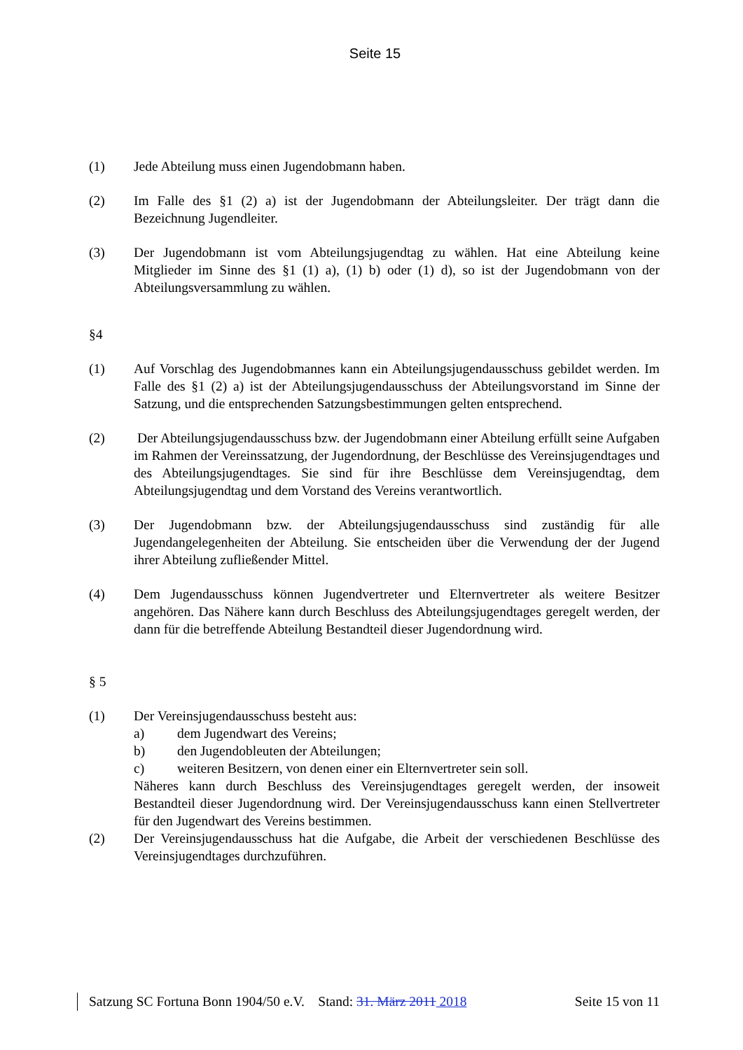Seite 15
(1) Jede Abteilung muss einen Jugendobmann haben.
(2) Im Falle des §1 (2) a) ist der Jugendobmann der Abteilungsleiter. Der trägt dann die Bezeichnung Jugendleiter.
(3) Der Jugendobmann ist vom Abteilungsjugendtag zu wählen. Hat eine Abteilung keine Mitglieder im Sinne des §1 (1) a), (1) b) oder (1) d), so ist der Jugendobmann von der Abteilungsversammlung zu wählen.
§4
(1) Auf Vorschlag des Jugendobmannes kann ein Abteilungsjugendausschuss gebildet werden. Im Falle des §1 (2) a) ist der Abteilungsjugendausschuss der Abteilungsvorstand im Sinne der Satzung, und die entsprechenden Satzungsbestimmungen gelten entsprechend.
(2) Der Abteilungsjugendausschuss bzw. der Jugendobmann einer Abteilung erfüllt seine Aufgaben im Rahmen der Vereinssatzung, der Jugendordnung, der Beschlüsse des Vereinsjugendtages und des Abteilungsjugendtages. Sie sind für ihre Beschlüsse dem Vereinsjugendtag, dem Abteilungsjugendtag und dem Vorstand des Vereins verantwortlich.
(3) Der Jugendobmann bzw. der Abteilungsjugendausschuss sind zuständig für alle Jugendangelegenheiten der Abteilung. Sie entscheiden über die Verwendung der der Jugend ihrer Abteilung zufließender Mittel.
(4) Dem Jugendausschuss können Jugendvertreter und Elternvertreter als weitere Besitzer angehören. Das Nähere kann durch Beschluss des Abteilungsjugendtages geregelt werden, der dann für die betreffende Abteilung Bestandteil dieser Jugendordnung wird.
§ 5
(1) Der Vereinsjugendausschuss besteht aus:
a) dem Jugendwart des Vereins;
b) den Jugendobleuten der Abteilungen;
c) weiteren Besitzern, von denen einer ein Elternvertreter sein soll.
Näheres kann durch Beschluss des Vereinsjugendtages geregelt werden, der insoweit Bestandteil dieser Jugendordnung wird. Der Vereinsjugendausschuss kann einen Stellvertreter für den Jugendwart des Vereins bestimmen.
(2) Der Vereinsjugendausschuss hat die Aufgabe, die Arbeit der verschiedenen Beschlüsse des Vereinsjugendtages durchzuführen.
Satzung SC Fortuna Bonn 1904/50 e.V. Stand: 31. März 2011 2018 Seite 15 von 11